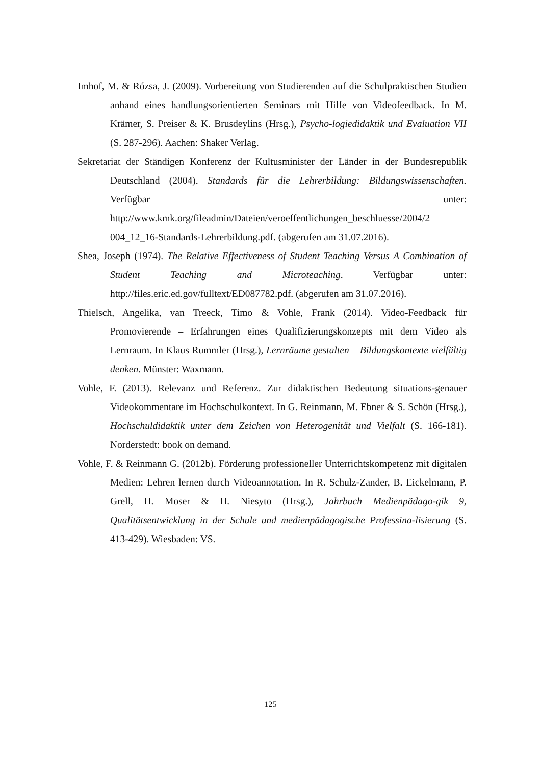Imhof, M. & Rózsa, J. (2009). Vorbereitung von Studierenden auf die Schulpraktischen Studien anhand eines handlungsorientierten Seminars mit Hilfe von Videofeedback. In M. Krämer, S. Preiser & K. Brusdeylins (Hrsg.), Psycho-logiedidaktik und Evaluation VII (S. 287-296). Aachen: Shaker Verlag.
Sekretariat der Ständigen Konferenz der Kultusminister der Länder in der Bundesrepublik Deutschland (2004). Standards für die Lehrerbildung: Bildungswissenschaften. Verfügbar unter: http://www.kmk.org/fileadmin/Dateien/veroeffentlichungen_beschluesse/2004/2 004_12_16-Standards-Lehrerbildung.pdf. (abgerufen am 31.07.2016).
Shea, Joseph (1974). The Relative Effectiveness of Student Teaching Versus A Combination of Student Teaching and Microteaching. Verfügbar unter: http://files.eric.ed.gov/fulltext/ED087782.pdf. (abgerufen am 31.07.2016).
Thielsch, Angelika, van Treeck, Timo & Vohle, Frank (2014). Video-Feedback für Promovierende – Erfahrungen eines Qualifizierungskonzepts mit dem Video als Lernraum. In Klaus Rummler (Hrsg.), Lernräume gestalten – Bildungskontexte vielfältig denken. Münster: Waxmann.
Vohle, F. (2013). Relevanz und Referenz. Zur didaktischen Bedeutung situations-genauer Videokommentare im Hochschulkontext. In G. Reinmann, M. Ebner & S. Schön (Hrsg.), Hochschuldidaktik unter dem Zeichen von Heterogenität und Vielfalt (S. 166-181). Norderstedt: book on demand.
Vohle, F. & Reinmann G. (2012b). Förderung professioneller Unterrichtskompetenz mit digitalen Medien: Lehren lernen durch Videoannotation. In R. Schulz-Zander, B. Eickelmann, P. Grell, H. Moser & H. Niesyto (Hrsg.), Jahrbuch Medienpädago-gik 9, Qualitätsentwicklung in der Schule und medienpädagogische Professina-lisierung (S. 413-429). Wiesbaden: VS.
125